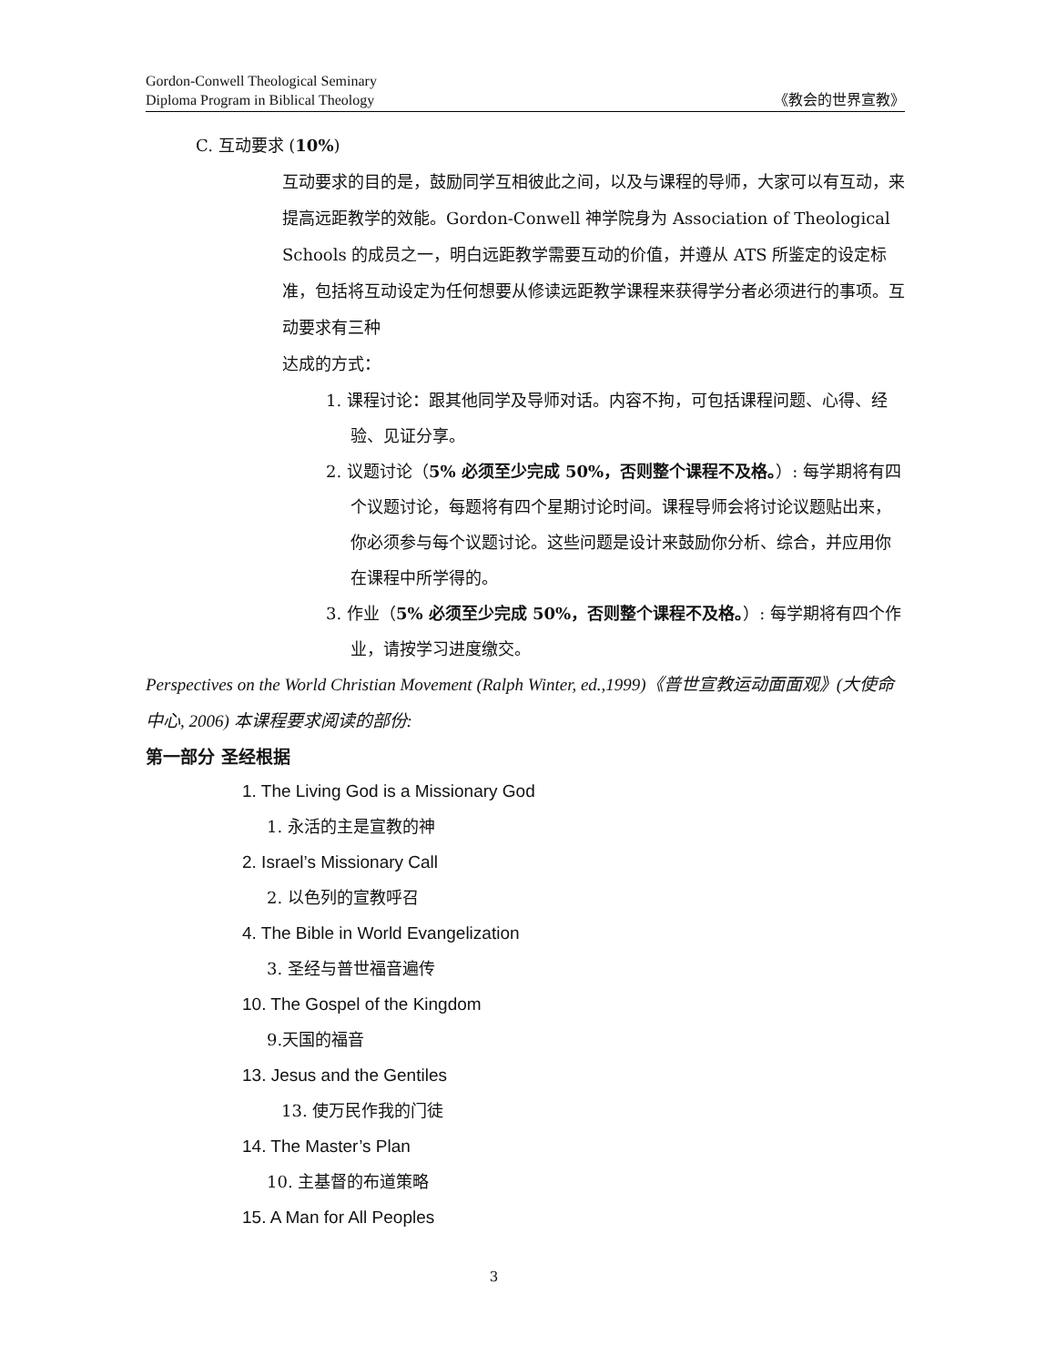Gordon-Conwell Theological Seminary
Diploma Program in Biblical Theology
《教会的世界宣教》
C. 互动要求 (10%)
互动要求的目的是，鼓励同学互相彼此之间，以及与课程的导师，大家可以有互动，来提高远距教学的效能。Gordon-Conwell 神学院身为 Association of Theological Schools 的成员之一，明白远距教学需要互动的价值，并遵从 ATS 所鉴定的设定标准，包括将互动设定为任何想要从修读远距教学课程来获得学分者必须进行的事项。互动要求有三种
达成的方式：
1. 课程讨论：跟其他同学及导师对话。内容不拘，可包括课程问题、心得、经验、见证分享。
2. 议题讨论（5% 必须至少完成 50%，否则整个课程不及格。）: 每学期将有四个议题讨论，每题将有四个星期讨论时间。课程导师会将讨论议题贴出来，你必须参与每个议题讨论。这些问题是设计来鼓励你分析、综合，并应用你在课程中所学得的。
3. 作业（5% 必须至少完成 50%，否则整个课程不及格。）: 每学期将有四个作业，请按学习进度缴交。
Perspectives on the World Christian Movement (Ralph Winter, ed.,1999)《普世宣教运动面面观》(大使命中心, 2006) 本课程要求阅读的部份:
第一部分 圣经根据
1. The Living God is a Missionary God
1. 永活的主是宣教的神
2. Israel’s Missionary Call
2. 以色列的宣教呼召
4. The Bible in World Evangelization
3. 圣经与普世福音遍传
10. The Gospel of the Kingdom
9.天国的福音
13. Jesus and the Gentiles
13. 使万民作我的门徒
14. The Master’s Plan
10. 主基督的布道策略
15. A Man for All Peoples
3